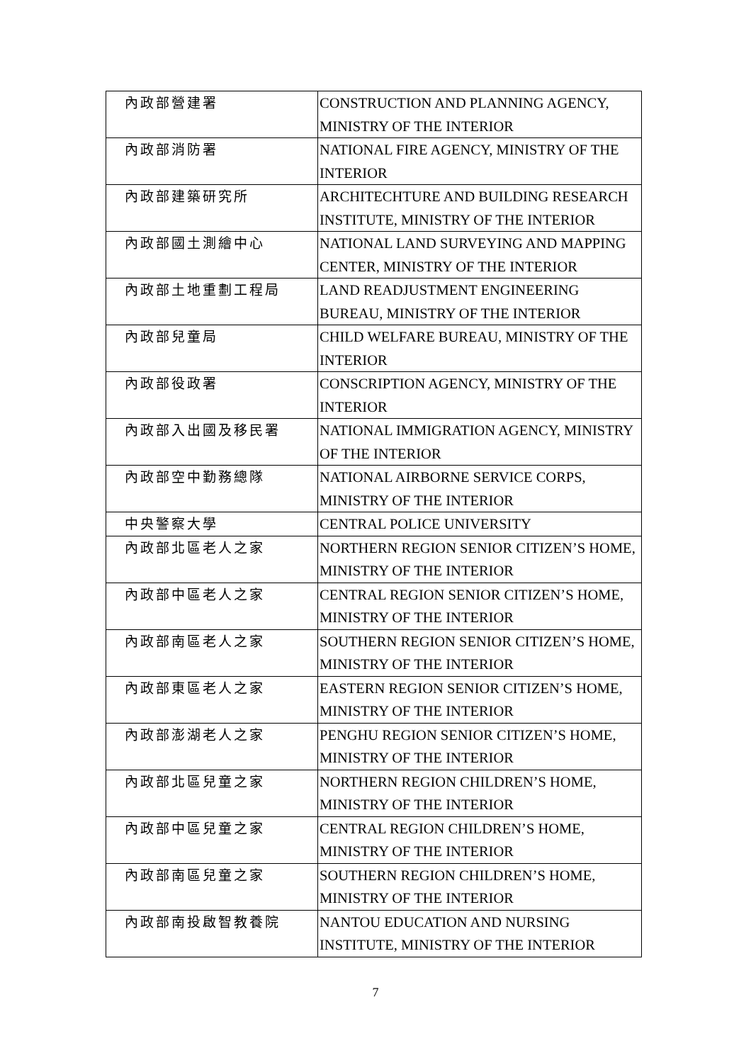| 內政部營建署 | CONSTRUCTION AND PLANNING AGENCY, MINISTRY OF THE INTERIOR |
| 內政部消防署 | NATIONAL FIRE AGENCY, MINISTRY OF THE INTERIOR |
| 內政部建築研究所 | ARCHITECHTURE AND BUILDING RESEARCH INSTITUTE, MINISTRY OF THE INTERIOR |
| 內政部國土測繪中心 | NATIONAL LAND SURVEYING AND MAPPING CENTER, MINISTRY OF THE INTERIOR |
| 內政部土地重劃工程局 | LAND READJUSTMENT ENGINEERING BUREAU, MINISTRY OF THE INTERIOR |
| 內政部兒童局 | CHILD WELFARE BUREAU, MINISTRY OF THE INTERIOR |
| 內政部役政署 | CONSCRIPTION AGENCY, MINISTRY OF THE INTERIOR |
| 內政部入出國及移民署 | NATIONAL IMMIGRATION AGENCY, MINISTRY OF THE INTERIOR |
| 內政部空中勤務總隊 | NATIONAL AIRBORNE SERVICE CORPS, MINISTRY OF THE INTERIOR |
| 中央警察大學 | CENTRAL POLICE UNIVERSITY |
| 內政部北區老人之家 | NORTHERN REGION SENIOR CITIZEN’S HOME, MINISTRY OF THE INTERIOR |
| 內政部中區老人之家 | CENTRAL REGION SENIOR CITIZEN’S HOME, MINISTRY OF THE INTERIOR |
| 內政部南區老人之家 | SOUTHERN REGION SENIOR CITIZEN’S HOME, MINISTRY OF THE INTERIOR |
| 內政部東區老人之家 | EASTERN REGION SENIOR CITIZEN’S HOME, MINISTRY OF THE INTERIOR |
| 內政部澎湖老人之家 | PENGHU REGION SENIOR CITIZEN’S HOME, MINISTRY OF THE INTERIOR |
| 內政部北區兒童之家 | NORTHERN REGION CHILDREN’S HOME, MINISTRY OF THE INTERIOR |
| 內政部中區兒童之家 | CENTRAL REGION CHILDREN’S HOME, MINISTRY OF THE INTERIOR |
| 內政部南區兒童之家 | SOUTHERN REGION CHILDREN’S HOME, MINISTRY OF THE INTERIOR |
| 內政部南投啟智教養院 | NANTOU EDUCATION AND NURSING INSTITUTE, MINISTRY OF THE INTERIOR |
7